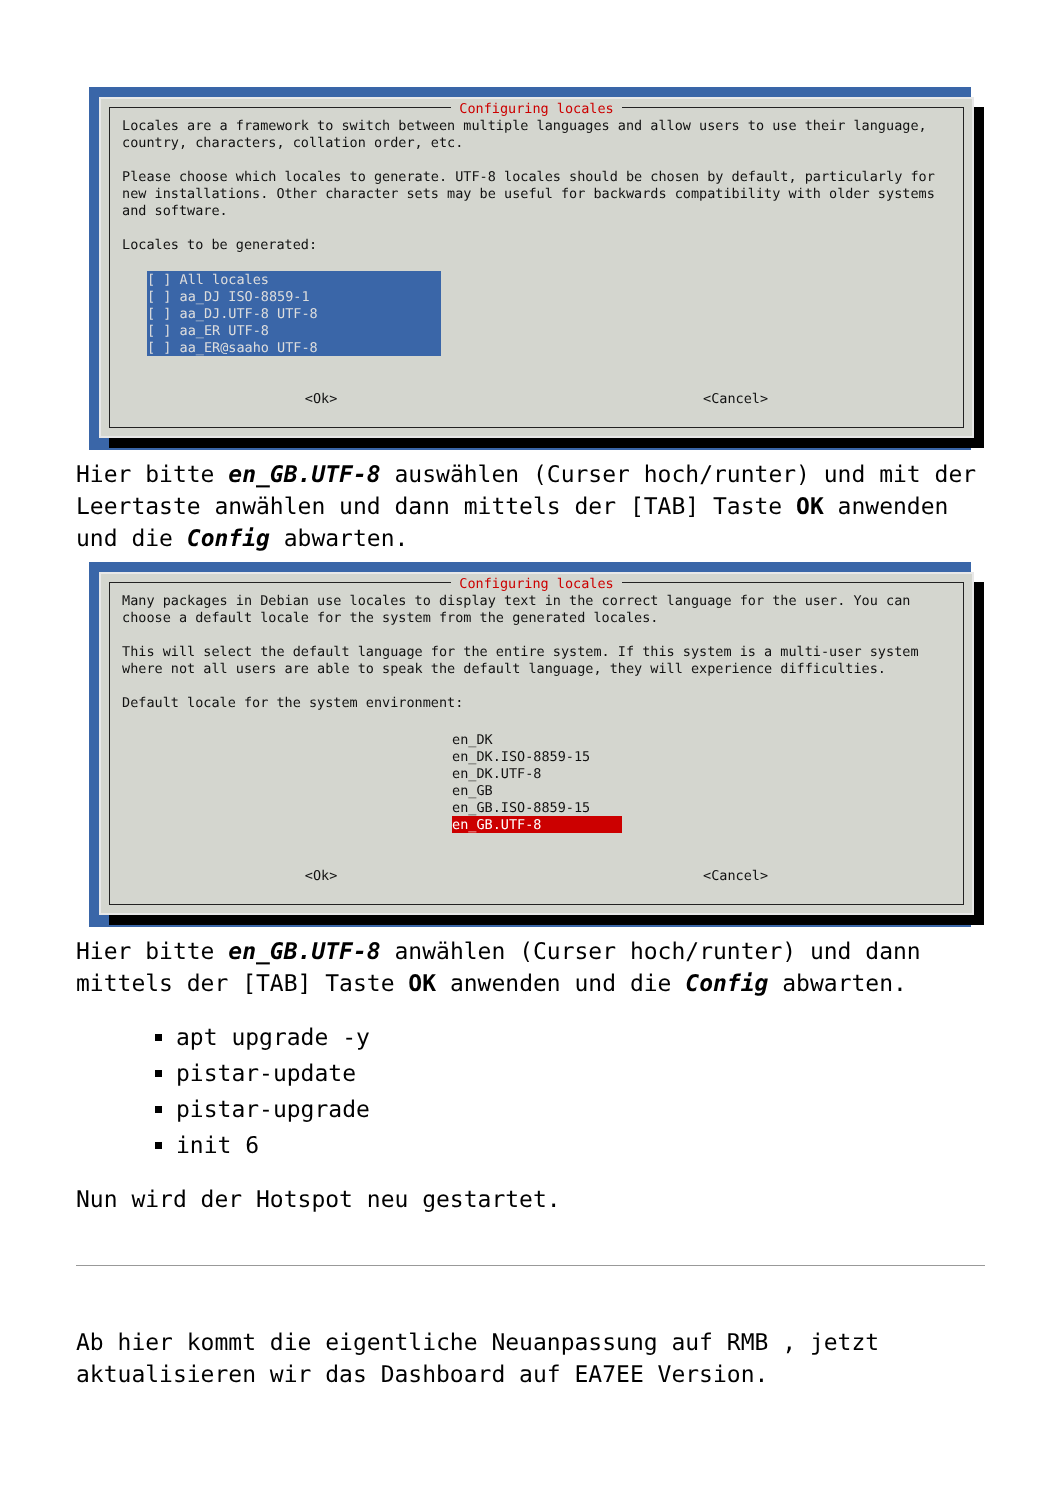Configuring locales
Locales are a framework to switch between multiple languages and allow users to use their language, country, characters, collation order, etc.
Please choose which locales to generate. UTF-8 locales should be chosen by default, particularly for new installations. Other character sets may be useful for backwards compatibility with older systems and software.
Locales to be generated:
[ ] All locales [ ] aa_DJ ISO-8859-1 [ ] aa_DJ.UTF-8 UTF-8 [ ] aa_ER UTF-8 [ ] aa_ER@saaho UTF-8
<Ok> <Cancel>
Hier bitte en_GB.UTF-8 auswählen (Curser hoch/runter) und mit der Leertaste anwählen und dann mittels der [TAB] Taste OK anwenden und die Config abwarten.
Configuring locales
Many packages in Debian use locales to display text in the correct language for the user. You can choose a default locale for the system from the generated locales.
This will select the default language for the entire system. If this system is a multi-user system where not all users are able to speak the default language, they will experience difficulties.
Default locale for the system environment:
en_DK en_DK.ISO-8859-15 en_DK.UTF-8 en_GB en_GB.ISO-8859-15 en_GB.UTF-8
<Ok> <Cancel>
Hier bitte en_GB.UTF-8 anwählen (Curser hoch/runter) und dann mittels der [TAB] Taste OK anwenden und die Config abwarten.
apt upgrade -y
pistar-update
pistar-upgrade
init 6
Nun wird der Hotspot neu gestartet.
Ab hier kommt die eigentliche Neuanpassung auf RMB , jetzt aktualisieren wir das Dashboard auf EA7EE Version.